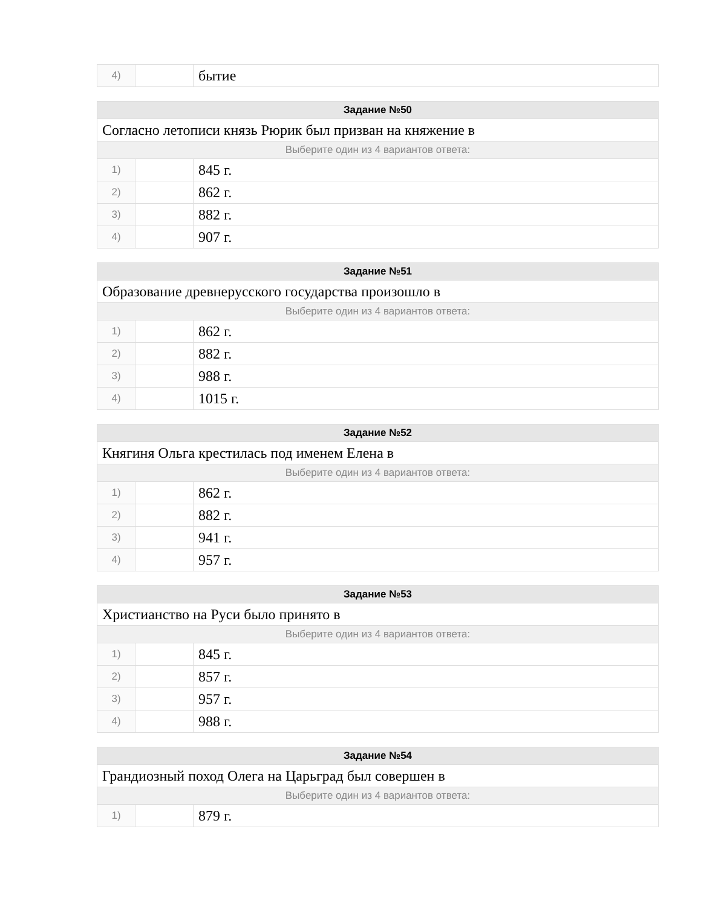| 4) | | бытие |
| Задание №50 | | |
| --- | --- | --- |
| Согласно летописи князь Рюрик был призван на княжение в | | |
| Выберите один из 4 вариантов ответа: | | |
| 1) | | 845 г. |
| 2) | | 862 г. |
| 3) | | 882 г. |
| 4) | | 907 г. |
| Задание №51 | | |
| --- | --- | --- |
| Образование древнерусского государства произошло в | | |
| Выберите один из 4 вариантов ответа: | | |
| 1) | | 862 г. |
| 2) | | 882 г. |
| 3) | | 988 г. |
| 4) | | 1015 г. |
| Задание №52 | | |
| --- | --- | --- |
| Княгиня Ольга крестилась под именем Елена в | | |
| Выберите один из 4 вариантов ответа: | | |
| 1) | | 862 г. |
| 2) | | 882 г. |
| 3) | | 941 г. |
| 4) | | 957 г. |
| Задание №53 | | |
| --- | --- | --- |
| Христианство на Руси было принято в | | |
| Выберите один из 4 вариантов ответа: | | |
| 1) | | 845 г. |
| 2) | | 857 г. |
| 3) | | 957 г. |
| 4) | | 988 г. |
| Задание №54 | | |
| --- | --- | --- |
| Грандиозный поход Олега на Царьград был совершен в | | |
| Выберите один из 4 вариантов ответа: | | |
| 1) | | 879 г. |